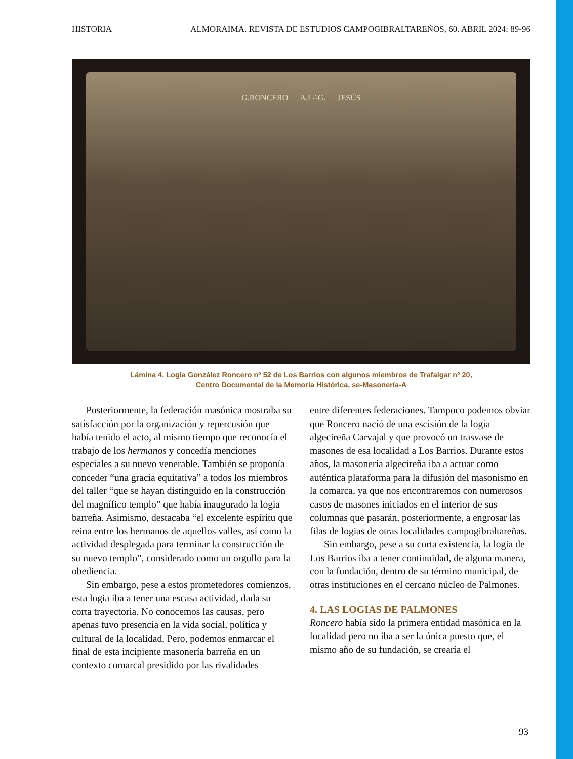HISTORIA ALMORAIMA. REVISTA DE ESTUDIOS CAMPOGIBRALTAREÑOS, 60. ABRIL 2024: 89-96
G.RONCERO A.L∴G. JESÚS
Lámina 4. Logia González Roncero nº 52 de Los Barrios con algunos miembros de Trafalgar nº 20,
Centro Documental de la Memoria Histórica, se-Masonería-A
Posteriormente, la federación masónica mostraba su satisfacción por la organización y repercusión que había tenido el acto, al mismo tiempo que reconocía el trabajo de los hermanos y concedía menciones especiales a su nuevo venerable. También se proponía conceder “una gracia equitativa” a todos los miembros del taller “que se hayan distinguido en la construcción del magnífico templo” que había inaugurado la logia barreña. Asimismo, destacaba “el excelente espíritu que reina entre los hermanos de aquellos valles, así como la actividad desplegada para terminar la construcción de su nuevo templo”, considerado como un orgullo para la obediencia.
Sin embargo, pese a estos prometedores comienzos, esta logia iba a tener una escasa actividad, dada su corta trayectoria. No conocemos las causas, pero apenas tuvo presencia en la vida social, política y cultural de la localidad. Pero, podemos enmarcar el final de esta incipiente masonería barreña en un contexto comarcal presidido por las rivalidades
entre diferentes federaciones. Tampoco podemos obviar que Roncero nació de una escisión de la logia algecireña Carvajal y que provocó un trasvase de masones de esa localidad a Los Barrios. Durante estos años, la masonería algecireña iba a actuar como auténtica plataforma para la difusión del masonismo en la comarca, ya que nos encontraremos con numerosos casos de masones iniciados en el interior de sus columnas que pasarán, posteriormente, a engrosar las filas de logias de otras localidades campogibraltareñas.
Sin embargo, pese a su corta existencia, la logia de Los Barrios iba a tener continuidad, de alguna manera, con la fundación, dentro de su término municipal, de otras instituciones en el cercano núcleo de Palmones.
4. LAS LOGIAS DE PALMONES
Roncero había sido la primera entidad masónica en la localidad pero no iba a ser la única puesto que, el mismo año de su fundación, se crearía el
93